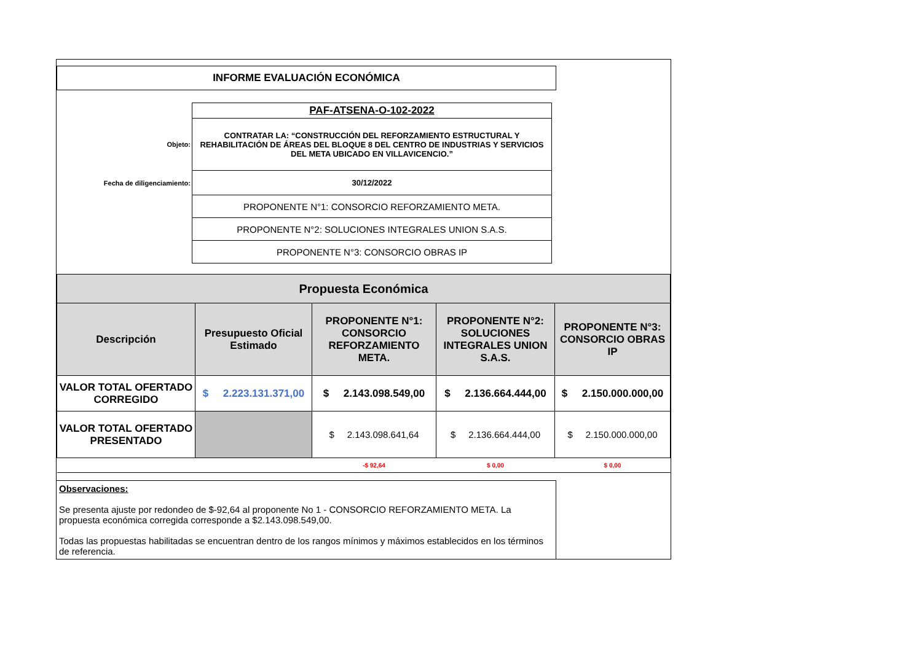| INFORME EVALUACIÓN ECONÓMICA |
| | PAF-ATSENA-O-102-2022 | |
| Objeto: | CONTRATAR LA: “CONSTRUCCIÓN DEL REFORZAMIENTO ESTRUCTURAL Y REHABILITACIÓN DE ÁREAS DEL BLOQUE 8 DEL CENTRO DE INDUSTRIAS Y SERVICIOS DEL META UBICADO EN VILLAVICENCIO.” | |
| Fecha de diligenciamiento: | 30/12/2022 | |
| | PROPONENTE N°1: CONSORCIO REFORZAMIENTO META. | |
| | PROPONENTE N°2: SOLUCIONES INTEGRALES UNION S.A.S. | |
| | PROPONENTE N°3: CONSORCIO OBRAS IP | |
| Propuesta Económica | | | | |
| Descripción | Presupuesto Oficial Estimado | PROPONENTE N°1: CONSORCIO REFORZAMIENTO META. | PROPONENTE N°2: SOLUCIONES INTEGRALES UNION S.A.S. | PROPONENTE N°3: CONSORCIO OBRAS IP |
| VALOR TOTAL OFERTADO CORREGIDO | $ 2.223.131.371,00 | $ 2.143.098.549,00 | $ 2.136.664.444,00 | $ 2.150.000.000,00 |
| VALOR TOTAL OFERTADO PRESENTADO | | $ 2.143.098.641,64 | $ 2.136.664.444,00 | $ 2.150.000.000,00 |
| | | -$ 92,64 | $ 0,00 | $ 0,00 |
| Observaciones: Se presenta ajuste por redondeo de $-92,64 al proponente No 1 - CONSORCIO REFORZAMIENTO META. La propuesta económica corregida corresponde a $2.143.098.549,00. Todas las propuestas habilitadas se encuentran dentro de los rangos mínimos y máximos establecidos en los términos de referencia. |